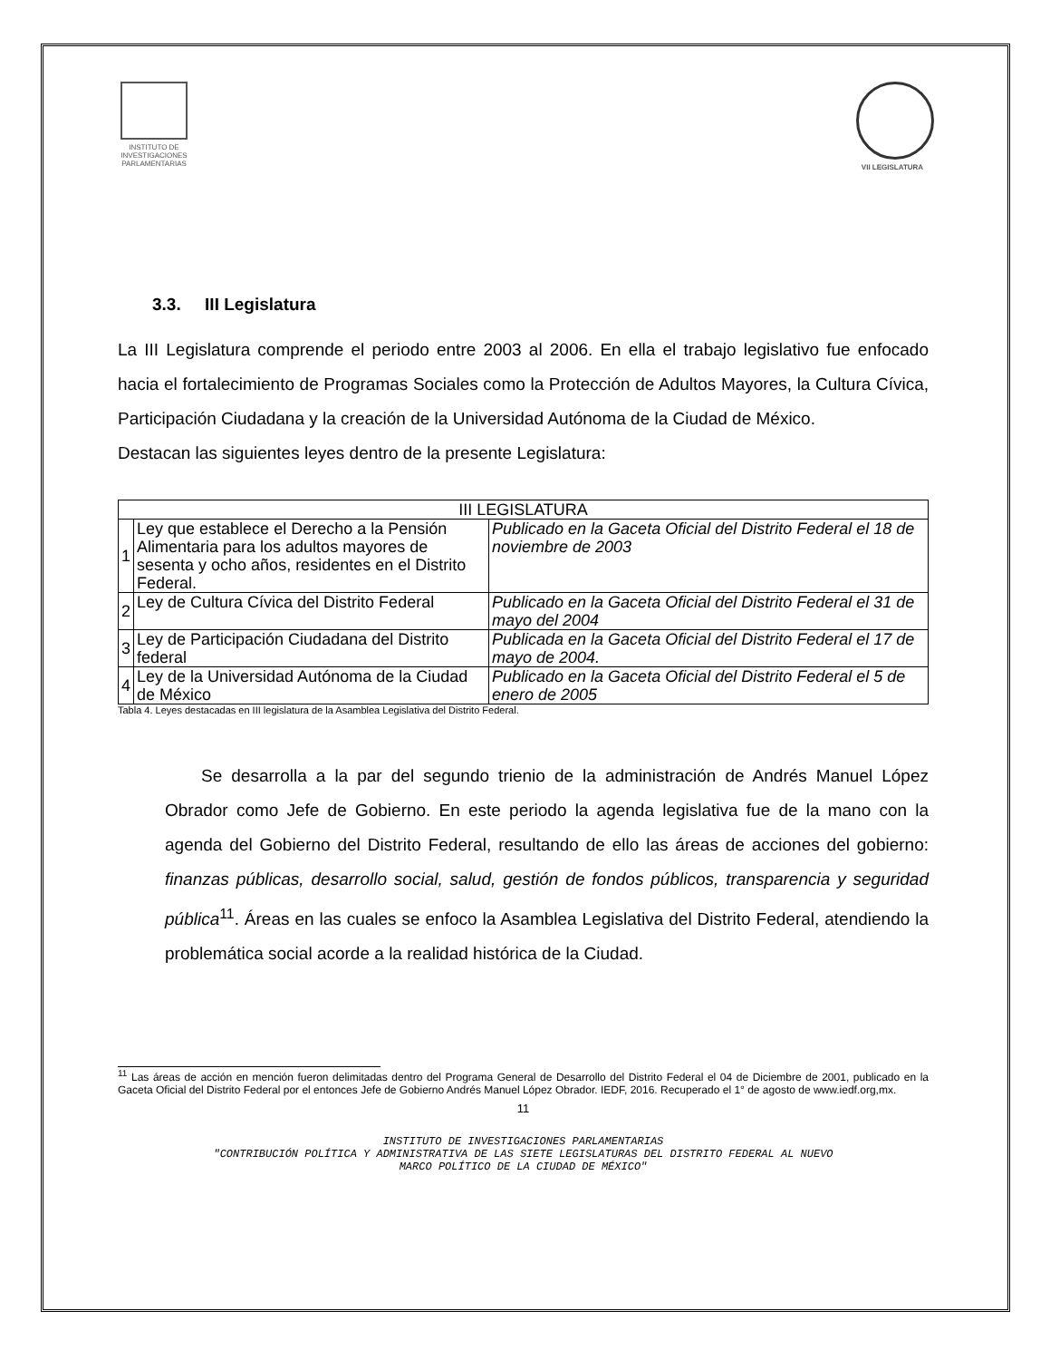INSTITUTO DE INVESTIGACIONES PARLAMENTARIAS
VII LEGISLATURA
3.3. III Legislatura
La III Legislatura comprende el periodo entre 2003 al 2006. En ella el trabajo legislativo fue enfocado hacia el fortalecimiento de Programas Sociales como la Protección de Adultos Mayores, la Cultura Cívica, Participación Ciudadana y la creación de la Universidad Autónoma de la Ciudad de México.
Destacan las siguientes leyes dentro de la presente Legislatura:
| III LEGISLATURA | | |
| --- | --- | --- |
| 1 | Ley que establece el Derecho a la Pensión Alimentaria para los adultos mayores de sesenta y ocho años, residentes en el Distrito Federal. | Publicado en la Gaceta Oficial del Distrito Federal el 18 de noviembre de 2003 |
| 2 | Ley de Cultura Cívica del Distrito Federal | Publicado en la Gaceta Oficial del Distrito Federal el 31 de mayo del 2004 |
| 3 | Ley de Participación Ciudadana del Distrito federal | Publicada en la Gaceta Oficial del Distrito Federal el 17 de mayo de 2004. |
| 4 | Ley de la Universidad Autónoma de la Ciudad de México | Publicado en la Gaceta Oficial del Distrito Federal el 5 de enero de 2005 |
Tabla 4. Leyes destacadas en III legislatura de la Asamblea Legislativa del Distrito Federal.
Se desarrolla a la par del segundo trienio de la administración de Andrés Manuel López Obrador como Jefe de Gobierno. En este periodo la agenda legislativa fue de la mano con la agenda del Gobierno del Distrito Federal, resultando de ello las áreas de acciones del gobierno: finanzas públicas, desarrollo social, salud, gestión de fondos públicos, transparencia y seguridad pública<sup>11</sup>. Áreas en las cuales se enfoco la Asamblea Legislativa del Distrito Federal, atendiendo la problemática social acorde a la realidad histórica de la Ciudad.
<sup>11</sup> Las áreas de acción en mención fueron delimitadas dentro del Programa General de Desarrollo del Distrito Federal el 04 de Diciembre de 2001, publicado en la Gaceta Oficial del Distrito Federal por el entonces Jefe de Gobierno Andrés Manuel López Obrador. IEDF, 2016. Recuperado el 1° de agosto de www.iedf.org,mx.
11
INSTITUTO DE INVESTIGACIONES PARLAMENTARIAS
"CONTRIBUCIÓN POLÍTICA Y ADMINISTRATIVA DE LAS SIETE LEGISLATURAS DEL DISTRITO FEDERAL AL NUEVO
MARCO POLÍTICO DE LA CIUDAD DE MÉXICO"